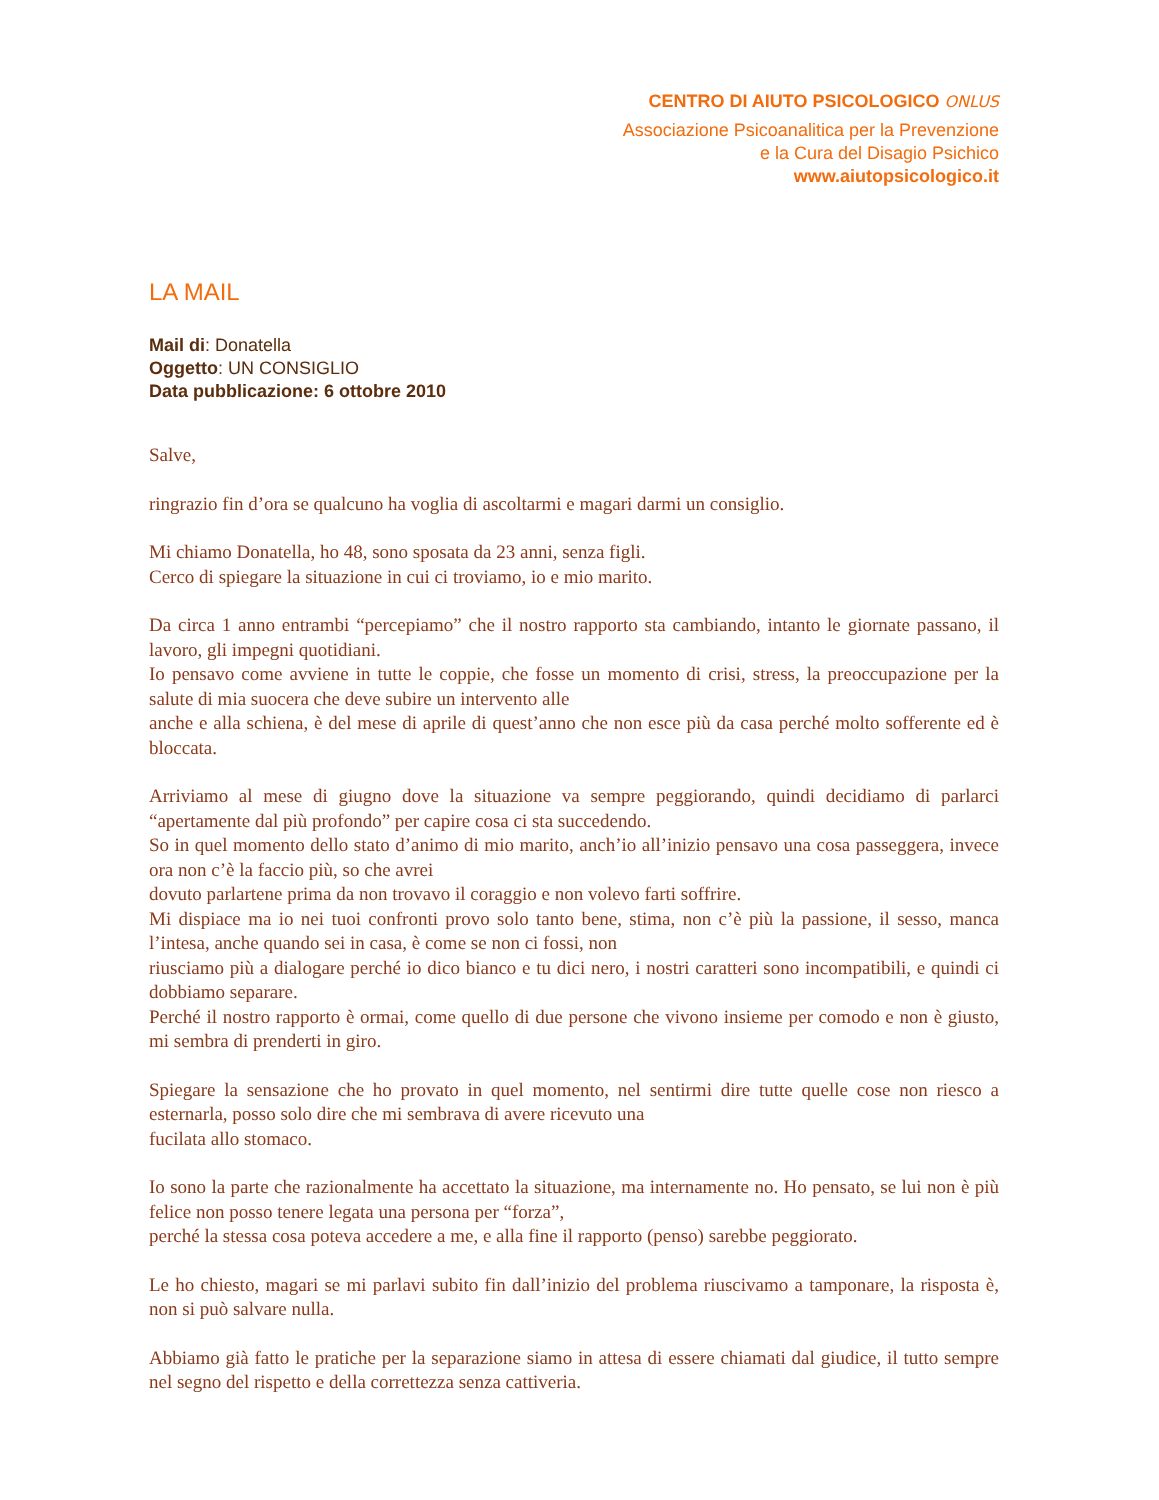CENTRO DI AIUTO PSICOLOGICO ONLUS
Associazione Psicoanalitica per la Prevenzione
e la Cura del Disagio Psichico
www.aiutopsicologico.it
LA MAIL
Mail di: Donatella
Oggetto: UN CONSIGLIO
Data pubblicazione: 6 ottobre 2010
Salve,
ringrazio fin d’ora se qualcuno ha voglia di ascoltarmi e magari darmi un consiglio.
Mi chiamo Donatella, ho 48, sono sposata da 23 anni, senza figli.
Cerco di spiegare la situazione in cui ci troviamo, io e mio marito.
Da circa 1 anno entrambi “percepiamo” che il nostro rapporto sta cambiando, intanto le giornate passano, il lavoro, gli impegni quotidiani.
Io pensavo come avviene in tutte le coppie, che fosse un momento di crisi, stress, la preoccupazione per la salute di mia suocera che deve subire un intervento alle
anche e alla schiena, è del mese di aprile di quest’anno che non esce più da casa perché molto sofferente ed è bloccata.
Arriviamo al mese di giugno dove la situazione va sempre peggiorando, quindi decidiamo di parlarci “apertamente dal più profondo” per capire cosa ci sta succedendo.
So in quel momento dello stato d’animo di mio marito, anch’io all’inizio pensavo una cosa passeggera, invece ora non c’è la faccio più, so che avrei
dovuto parlartene prima da non trovavo il coraggio e non volevo farti soffrire.
Mi dispiace ma io nei tuoi confronti provo solo tanto bene, stima, non c’è più la passione, il sesso, manca l’intesa, anche quando sei in casa, è come se non ci fossi, non
riusciamo più a dialogare perché io dico bianco e tu dici nero, i nostri caratteri sono incompatibili, e quindi ci dobbiamo separare.
Perché il nostro rapporto è ormai, come quello di due persone che vivono insieme per comodo e non è giusto, mi sembra di prenderti in giro.
Spiegare la sensazione che ho provato in quel momento, nel sentirmi dire tutte quelle cose non riesco a esternarla, posso solo dire che mi sembrava di avere ricevuto una
fucilata allo stomaco.
Io sono la parte che razionalmente ha accettato la situazione, ma internamente no. Ho pensato, se lui non è più felice non posso tenere legata una persona per “forza”,
perché la stessa cosa poteva accedere a me, e alla fine il rapporto (penso) sarebbe peggiorato.
Le ho chiesto, magari se mi parlavi subito fin dall’inizio del problema riuscivamo a tamponare, la risposta è, non si può salvare nulla.
Abbiamo già fatto le pratiche per la separazione siamo in attesa di essere chiamati dal giudice, il tutto sempre nel segno del rispetto e della correttezza senza cattiveria.